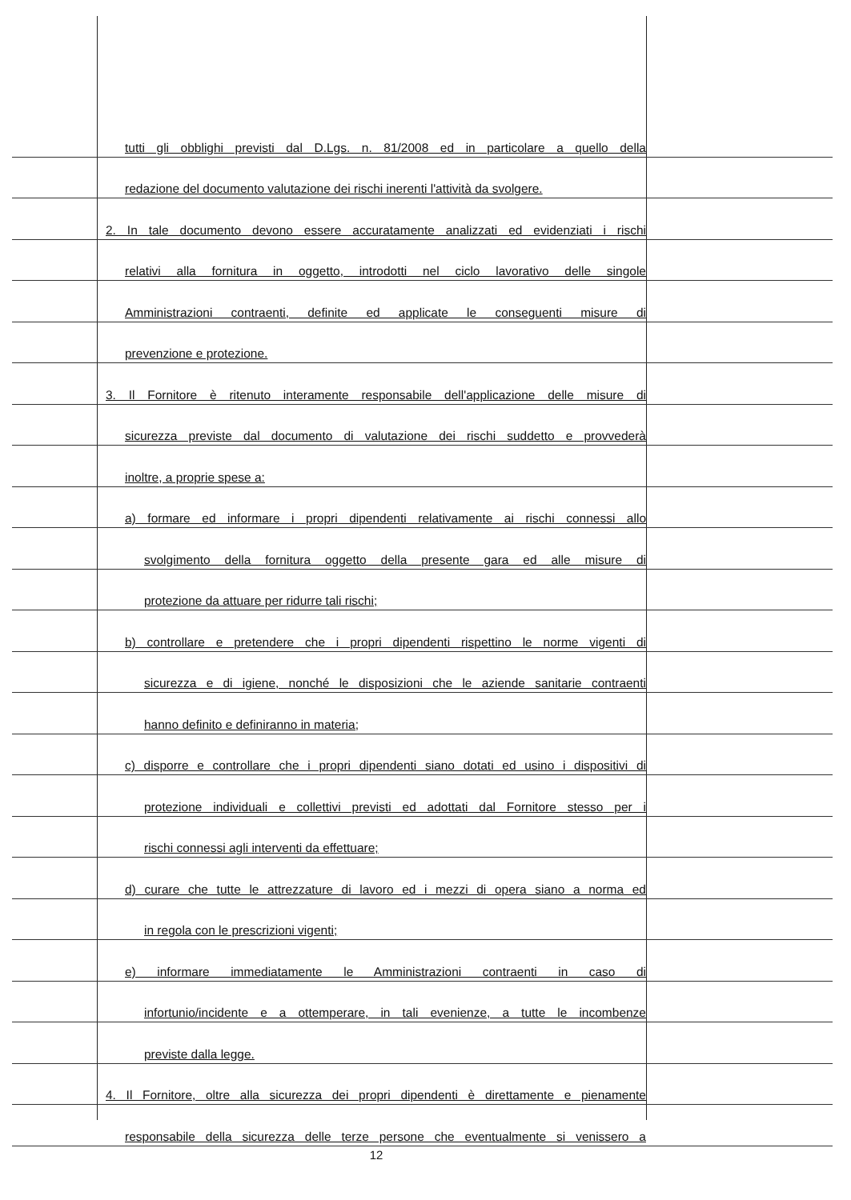tutti gli obblighi previsti dal D.Lgs. n. 81/2008 ed in particolare a quello della
redazione del documento valutazione dei rischi inerenti l'attività da svolgere.
2. In tale documento devono essere accuratamente analizzati ed evidenziati i rischi
relativi alla fornitura in oggetto, introdotti nel ciclo lavorativo delle singole
Amministrazioni contraenti, definite ed applicate le conseguenti misure di
prevenzione e protezione.
3. Il Fornitore è ritenuto interamente responsabile dell'applicazione delle misure di
sicurezza previste dal documento di valutazione dei rischi suddetto e provvederà
inoltre, a proprie spese a:
a) formare ed informare i propri dipendenti relativamente ai rischi connessi allo
svolgimento della fornitura oggetto della presente gara ed alle misure di
protezione da attuare per ridurre tali rischi;
b) controllare e pretendere che i propri dipendenti rispettino le norme vigenti di
sicurezza e di igiene, nonché le disposizioni che le aziende sanitarie contraenti
hanno definito e definiranno in materia;
c) disporre e controllare che i propri dipendenti siano dotati ed usino i dispositivi di
protezione individuali e collettivi previsti ed adottati dal Fornitore stesso per i
rischi connessi agli interventi da effettuare;
d) curare che tutte le attrezzature di lavoro ed i mezzi di opera siano a norma ed
in regola con le prescrizioni vigenti;
e) informare immediatamente le Amministrazioni contraenti in caso di
infortunio/incidente e a ottemperare, in tali evenienze, a tutte le incombenze
previste dalla legge.
4. Il Fornitore, oltre alla sicurezza dei propri dipendenti è direttamente e pienamente
responsabile della sicurezza delle terze persone che eventualmente si venissero a
12